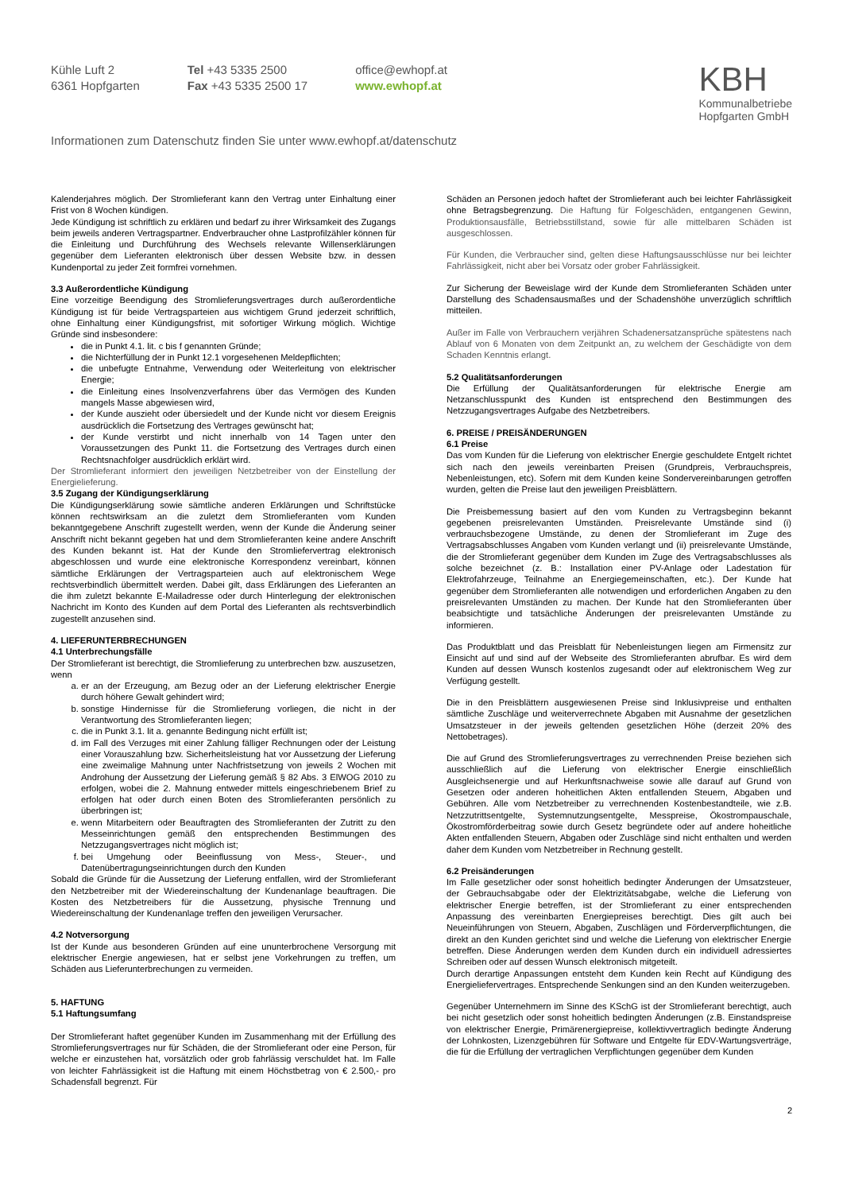Kühle Luft 2
6361 Hopfgarten
Tel +43 5335 2500
Fax +43 5335 2500 17
office@ewhopf.at
www.ewhopf.at
KBH
Kommunalbetriebe
Hopfgarten GmbH
Informationen zum Datenschutz finden Sie unter www.ewhopf.at/datenschutz
Kalenderjahres möglich. Der Stromlieferant kann den Vertrag unter Einhaltung einer Frist von 8 Wochen kündigen.
Jede Kündigung ist schriftlich zu erklären und bedarf zu ihrer Wirksamkeit des Zugangs beim jeweils anderen Vertragspartner. Endverbraucher ohne Lastprofilzähler können für die Einleitung und Durchführung des Wechsels relevante Willenserklärungen gegenüber dem Lieferanten elektronisch über dessen Website bzw. in dessen Kundenportal zu jeder Zeit formfrei vornehmen.
3.3 Außerordentliche Kündigung
Eine vorzeitige Beendigung des Stromlieferungsvertrages durch außerordentliche Kündigung ist für beide Vertragsparteien aus wichtigem Grund jederzeit schriftlich, ohne Einhaltung einer Kündigungsfrist, mit sofortiger Wirkung möglich. Wichtige Gründe sind insbesondere:
die in Punkt 4.1. lit. c bis f genannten Gründe;
die Nichterfüllung der in Punkt 12.1 vorgesehenen Meldepflichten;
die unbefugte Entnahme, Verwendung oder Weiterleitung von elektrischer Energie;
die Einleitung eines Insolvenzverfahrens über das Vermögen des Kunden mangels Masse abgewiesen wird,
der Kunde auszieht oder übersiedelt und der Kunde nicht vor diesem Ereignis ausdrücklich die Fortsetzung des Vertrages gewünscht hat;
der Kunde verstirbt und nicht innerhalb von 14 Tagen unter den Voraussetzungen des Punkt 11. die Fortsetzung des Vertrages durch einen Rechtsnachfolger ausdrücklich erklärt wird.
Der Stromlieferant informiert den jeweiligen Netzbetreiber von der Einstellung der Energielieferung.
3.5 Zugang der Kündigungserklärung
Die Kündigungserklärung sowie sämtliche anderen Erklärungen und Schriftstücke können rechtswirksam an die zuletzt dem Stromlieferanten vom Kunden bekanntgegebene Anschrift zugestellt werden, wenn der Kunde die Änderung seiner Anschrift nicht bekannt gegeben hat und dem Stromlieferanten keine andere Anschrift des Kunden bekannt ist. Hat der Kunde den Stromliefervertrag elektronisch abgeschlossen und wurde eine elektronische Korrespondenz vereinbart, können sämtliche Erklärungen der Vertragsparteien auch auf elektronischem Wege rechtsverbindlich übermittelt werden. Dabei gilt, dass Erklärungen des Lieferanten an die ihm zuletzt bekannte E-Mailadresse oder durch Hinterlegung der elektronischen Nachricht im Konto des Kunden auf dem Portal des Lieferanten als rechtsverbindlich zugestellt anzusehen sind.
4. LIEFERUNTERBRECHUNGEN
4.1 Unterbrechungsfälle
Der Stromlieferant ist berechtigt, die Stromlieferung zu unterbrechen bzw. auszusetzen, wenn
a. er an der Erzeugung, am Bezug oder an der Lieferung elektrischer Energie durch höhere Gewalt gehindert wird;
b. sonstige Hindernisse für die Stromlieferung vorliegen, die nicht in der Verantwortung des Stromlieferanten liegen;
c. die in Punkt 3.1. lit a. genannte Bedingung nicht erfüllt ist;
d. im Fall des Verzuges mit einer Zahlung fälliger Rechnungen oder der Leistung einer Vorauszahlung bzw. Sicherheitsleistung hat vor Aussetzung der Lieferung eine zweimalige Mahnung unter Nachfristsetzung von jeweils 2 Wochen mit Androhung der Aussetzung der Lieferung gemäß § 82 Abs. 3 ElWOG 2010 zu erfolgen, wobei die 2. Mahnung entweder mittels eingeschriebenem Brief zu erfolgen hat oder durch einen Boten des Stromlieferanten persönlich zu überbringen ist;
e. wenn Mitarbeitern oder Beauftragten des Stromlieferanten der Zutritt zu den Messeinrichtungen gemäß den entsprechenden Bestimmungen des Netzzugangsvertrages nicht möglich ist;
f. bei Umgehung oder Beeinflussung von Mess-, Steuer-, und Datenübertragungseinrichtungen durch den Kunden
Sobald die Gründe für die Aussetzung der Lieferung entfallen, wird der Stromlieferant den Netzbetreiber mit der Wiedereinschaltung der Kundenanlage beauftragen. Die Kosten des Netzbetreibers für die Aussetzung, physische Trennung und Wiedereinschaltung der Kundenanlage treffen den jeweiligen Verursacher.
4.2 Notversorgung
Ist der Kunde aus besonderen Gründen auf eine ununterbrochene Versorgung mit elektrischer Energie angewiesen, hat er selbst jene Vorkehrungen zu treffen, um Schäden aus Lieferunterbrechungen zu vermeiden.
5. HAFTUNG
5.1 Haftungsumfang
Der Stromlieferant haftet gegenüber Kunden im Zusammenhang mit der Erfüllung des Stromlieferungsvertrages nur für Schäden, die der Stromlieferant oder eine Person, für welche er einzustehen hat, vorsätzlich oder grob fahrlässig verschuldet hat. Im Falle von leichter Fahrlässigkeit ist die Haftung mit einem Höchstbetrag von € 2.500,- pro Schadensfall begrenzt. Für
Schäden an Personen jedoch haftet der Stromlieferant auch bei leichter Fahrlässigkeit ohne Betragsbegrenzung. Die Haftung für Folgeschäden, entgangenen Gewinn, Produktionsausfälle, Betriebsstillstand, sowie für alle mittelbaren Schäden ist ausgeschlossen.
Für Kunden, die Verbraucher sind, gelten diese Haftungsausschlüsse nur bei leichter Fahrlässigkeit, nicht aber bei Vorsatz oder grober Fahrlässigkeit.
Zur Sicherung der Beweislage wird der Kunde dem Stromlieferanten Schäden unter Darstellung des Schadensausmaßes und der Schadenshöhe unverzüglich schriftlich mitteilen.
Außer im Falle von Verbrauchern verjähren Schadenersatzansprüche spätestens nach Ablauf von 6 Monaten von dem Zeitpunkt an, zu welchem der Geschädigte von dem Schaden Kenntnis erlangt.
5.2 Qualitätsanforderungen
Die Erfüllung der Qualitätsanforderungen für elektrische Energie am Netzanschlusspunkt des Kunden ist entsprechend den Bestimmungen des Netzzugangsvertrages Aufgabe des Netzbetreibers.
6. PREISE / PREISÄNDERUNGEN
6.1 Preise
Das vom Kunden für die Lieferung von elektrischer Energie geschuldete Entgelt richtet sich nach den jeweils vereinbarten Preisen (Grundpreis, Verbrauchspreis, Nebenleistungen, etc). Sofern mit dem Kunden keine Sondervereinbarungen getroffen wurden, gelten die Preise laut den jeweiligen Preisblättern.
Die Preisbemessung basiert auf den vom Kunden zu Vertragsbeginn bekannt gegebenen preisrelevanten Umständen. Preisrelevante Umstände sind (i) verbrauchsbezogene Umstände, zu denen der Stromlieferant im Zuge des Vertragsabschlusses Angaben vom Kunden verlangt und (ii) preisrelevante Umstände, die der Stromlieferant gegenüber dem Kunden im Zuge des Vertragsabschlusses als solche bezeichnet (z. B.: Installation einer PV-Anlage oder Ladestation für Elektrofahrzeuge, Teilnahme an Energiegemeinschaften, etc.). Der Kunde hat gegenüber dem Stromlieferanten alle notwendigen und erforderlichen Angaben zu den preisrelevanten Umständen zu machen. Der Kunde hat den Stromlieferanten über beabsichtigte und tatsächliche Änderungen der preisrelevanten Umstände zu informieren.
Das Produktblatt und das Preisblatt für Nebenleistungen liegen am Firmensitz zur Einsicht auf und sind auf der Webseite des Stromlieferanten abrufbar. Es wird dem Kunden auf dessen Wunsch kostenlos zugesandt oder auf elektronischem Weg zur Verfügung gestellt.
Die in den Preisblättern ausgewiesenen Preise sind Inklusivpreise und enthalten sämtliche Zuschläge und weiterverrechnete Abgaben mit Ausnahme der gesetzlichen Umsatzsteuer in der jeweils geltenden gesetzlichen Höhe (derzeit 20% des Nettobetrages).
Die auf Grund des Stromlieferungsvertrages zu verrechnenden Preise beziehen sich ausschließlich auf die Lieferung von elektrischer Energie einschließlich Ausgleichsenergie und auf Herkunftsnachweise sowie alle darauf auf Grund von Gesetzen oder anderen hoheitlichen Akten entfallenden Steuern, Abgaben und Gebühren. Alle vom Netzbetreiber zu verrechnenden Kostenbestandteile, wie z.B. Netzzutrittsentgelte, Systemnutzungsentgelte, Messpreise, Ökostrompauschale, Ökostromförderbeitrag sowie durch Gesetz begründete oder auf andere hoheitliche Akten entfallenden Steuern, Abgaben oder Zuschläge sind nicht enthalten und werden daher dem Kunden vom Netzbetreiber in Rechnung gestellt.
6.2 Preisänderungen
Im Falle gesetzlicher oder sonst hoheitlich bedingter Änderungen der Umsatzsteuer, der Gebrauchsabgabe oder der Elektrizitätsabgabe, welche die Lieferung von elektrischer Energie betreffen, ist der Stromlieferant zu einer entsprechenden Anpassung des vereinbarten Energiepreises berechtigt. Dies gilt auch bei Neueinführungen von Steuern, Abgaben, Zuschlägen und Förderverpflichtungen, die direkt an den Kunden gerichtet sind und welche die Lieferung von elektrischer Energie betreffen. Diese Änderungen werden dem Kunden durch ein individuell adressiertes Schreiben oder auf dessen Wunsch elektronisch mitgeteilt.
Durch derartige Anpassungen entsteht dem Kunden kein Recht auf Kündigung des Energieliefervertrages. Entsprechende Senkungen sind an den Kunden weiterzugeben.
Gegenüber Unternehmern im Sinne des KSchG ist der Stromlieferant berechtigt, auch bei nicht gesetzlich oder sonst hoheitlich bedingten Änderungen (z.B. Einstandspreise von elektrischer Energie, Primärenergiepreise, kollektivvertraglich bedingte Änderung der Lohnkosten, Lizenzgebühren für Software und Entgelte für EDV-Wartungsverträge, die für die Erfüllung der vertraglichen Verpflichtungen gegenüber dem Kunden
2